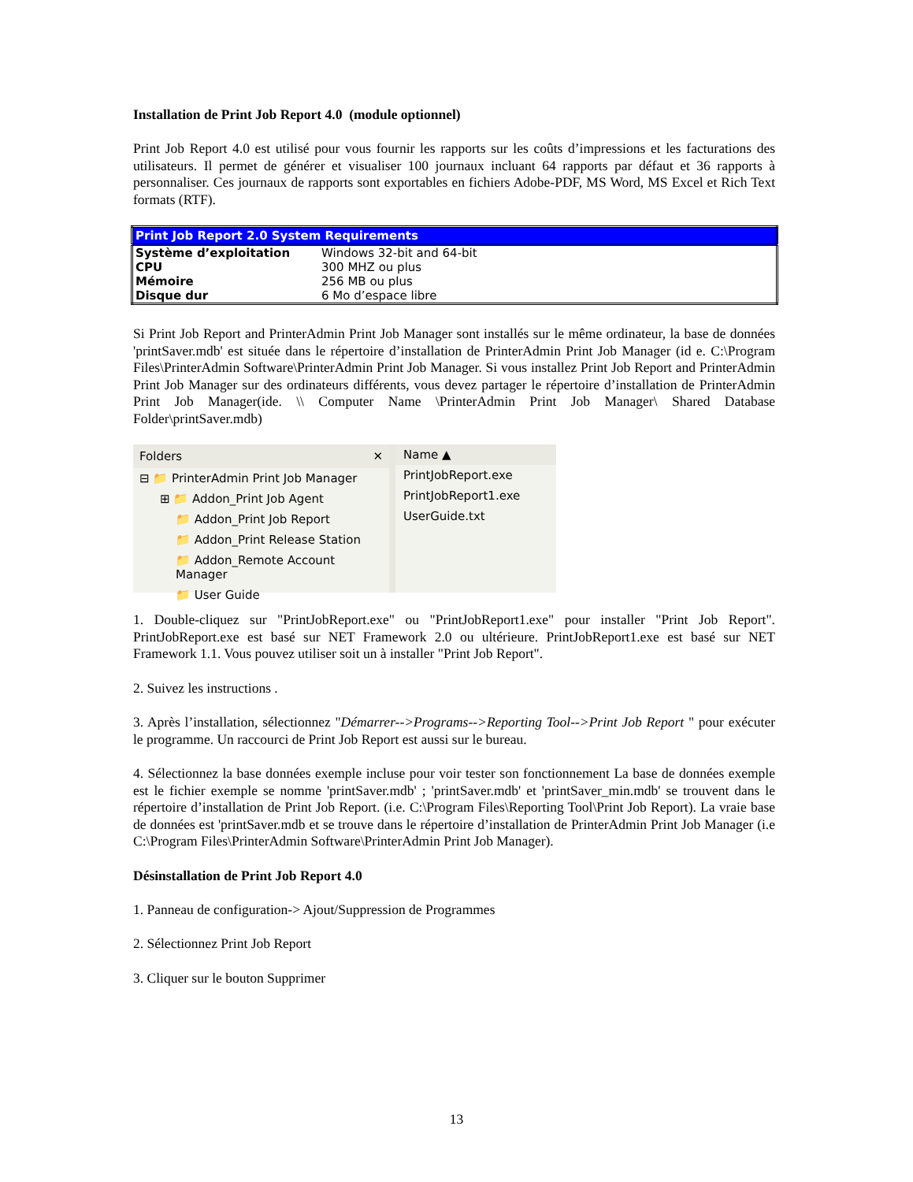Installation de Print Job Report 4.0 (module optionnel)
Print Job Report 4.0 est utilisé pour vous fournir les rapports sur les coûts d’impressions et les facturations des utilisateurs. Il permet de générer et visualiser 100 journaux incluant 64 rapports par défaut et 36 rapports à personnaliser. Ces journaux de rapports sont exportables en fichiers Adobe-PDF, MS Word, MS Excel et Rich Text formats (RTF).
| Print Job Report 2.0 System Requirements | |
| --- | --- |
| Système d’exploitation | Windows 32-bit and 64-bit |
| CPU | 300 MHZ ou plus |
| Mémoire | 256 MB ou plus |
| Disque dur | 6 Mo d’espace libre |
Si Print Job Report and PrinterAdmin Print Job Manager sont installés sur le même ordinateur, la base de données 'printSaver.mdb' est située dans le répertoire d’installation de PrinterAdmin Print Job Manager (id e. C:\Program Files\PrinterAdmin Software\PrinterAdmin Print Job Manager. Si vous installez Print Job Report and PrinterAdmin Print Job Manager sur des ordinateurs différents, vous devez partager le répertoire d’installation de PrinterAdmin Print Job Manager(ide. \\ Computer Name \PrinterAdmin Print Job Manager\ Shared Database Folder\printSaver.mdb)
Folders ✕
⊟ 📁 PrinterAdmin Print Job Manager
⊞ 📁 Addon_Print Job Agent
📁 Addon_Print Job Report
📁 Addon_Print Release Station
📁 Addon_Remote Account Manager
📁 User Guide
Name ▲
PrintJobReport.exe
PrintJobReport1.exe
UserGuide.txt
1. Double-cliquez sur "PrintJobReport.exe" ou "PrintJobReport1.exe" pour installer "Print Job Report". PrintJobReport.exe est basé sur NET Framework 2.0 ou ultérieure. PrintJobReport1.exe est basé sur NET Framework 1.1. Vous pouvez utiliser soit un à installer "Print Job Report".
2. Suivez les instructions .
3. Après l’installation, sélectionnez "Démarrer-->Programs-->Reporting Tool-->Print Job Report " pour exécuter le programme. Un raccourci de Print Job Report est aussi sur le bureau.
4. Sélectionnez la base données exemple incluse pour voir tester son fonctionnement La base de données exemple est le fichier exemple se nomme 'printSaver.mdb' ; 'printSaver.mdb' et 'printSaver_min.mdb' se trouvent dans le répertoire d’installation de Print Job Report. (i.e. C:\Program Files\Reporting Tool\Print Job Report). La vraie base de données est 'printSaver.mdb et se trouve dans le répertoire d’installation de PrinterAdmin Print Job Manager (i.e C:\Program Files\PrinterAdmin Software\PrinterAdmin Print Job Manager).
Désinstallation de Print Job Report 4.0
1. Panneau de configuration-> Ajout/Suppression de Programmes
2. Sélectionnez Print Job Report
3. Cliquer sur le bouton Supprimer
13